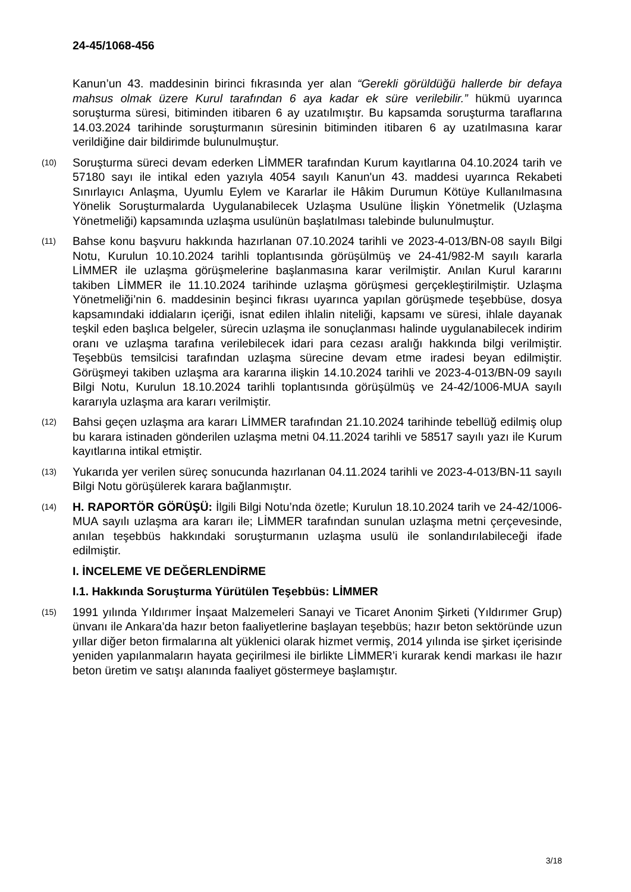24-45/1068-456
Kanun’un 43. maddesinin birinci fıkrasında yer alan “Gerekli görüldüğü hallerde bir defaya mahsus olmak üzere Kurul tarafından 6 aya kadar ek süre verilebilir.” hükmü uyarınca soruşturma süresi, bitiminden itibaren 6 ay uzatılmıştır. Bu kapsamda soruşturma taraflarına 14.03.2024 tarihinde soruşturmanın süresinin bitiminden itibaren 6 ay uzatılmasına karar verildiğine dair bildirimde bulunulmuştur.
(10) Soruşturma süreci devam ederken LİMMER tarafından Kurum kayıtlarına 04.10.2024 tarih ve 57180 sayı ile intikal eden yazıyla 4054 sayılı Kanun'un 43. maddesi uyarınca Rekabeti Sınırlayıcı Anlaşma, Uyumlu Eylem ve Kararlar ile Hâkim Durumun Kötüye Kullanılmasına Yönelik Soruşturmalarda Uygulanabilecek Uzlaşma Usulüne İlişkin Yönetmelik (Uzlaşma Yönetmeliği) kapsamında uzlaşma usulünün başlatılması talebinde bulunulmuştur.
(11) Bahse konu başvuru hakkında hazırlanan 07.10.2024 tarihli ve 2023-4-013/BN-08 sayılı Bilgi Notu, Kurulun 10.10.2024 tarihli toplantısında görüşülmüş ve 24-41/982-M sayılı kararla LİMMER ile uzlaşma görüşmelerine başlanmasına karar verilmiştir. Anılan Kurul kararını takiben LİMMER ile 11.10.2024 tarihinde uzlaşma görüşmesi gerçekleştirilmiştir. Uzlaşma Yönetmeliği’nin 6. maddesinin beşinci fıkrası uyarınca yapılan görüşmede teşebbüse, dosya kapsamındaki iddiaların içeriği, isnat edilen ihlalin niteliği, kapsamı ve süresi, ihlale dayanak teşkil eden başlıca belgeler, sürecin uzlaşma ile sonuçlanması halinde uygulanabilecek indirim oranı ve uzlaşma tarafına verilebilecek idari para cezası aralığı hakkında bilgi verilmiştir. Teşebbüs temsilcisi tarafından uzlaşma sürecine devam etme iradesi beyan edilmiştir. Görüşmeyi takiben uzlaşma ara kararına ilişkin 14.10.2024 tarihli ve 2023-4-013/BN-09 sayılı Bilgi Notu, Kurulun 18.10.2024 tarihli toplantısında görüşülmüş ve 24-42/1006-MUA sayılı kararıyla uzlaşma ara kararı verilmiştir.
(12) Bahsi geçen uzlaşma ara kararı LİMMER tarafından 21.10.2024 tarihinde tebellüğ edilmiş olup bu karara istinaden gönderilen uzlaşma metni 04.11.2024 tarihli ve 58517 sayılı yazı ile Kurum kayıtlarına intikal etmiştir.
(13) Yukarıda yer verilen süreç sonucunda hazırlanan 04.11.2024 tarihli ve 2023-4-013/BN-11 sayılı Bilgi Notu görüşülerek karara bağlanmıştır.
(14) H. RAPORTÖR GÖRÜŞÜ: İlgili Bilgi Notu’nda özetle; Kurulun 18.10.2024 tarih ve 24-42/1006-MUA sayılı uzlaşma ara kararı ile; LİMMER tarafından sunulan uzlaşma metni çerçevesinde, anılan teşebbüs hakkındaki soruşturmanın uzlaşma usulü ile sonlandırılabileceği ifade edilmiştir.
I. İNCELEME VE DEĞERLENDİRME
I.1. Hakkında Soruşturma Yürütülen Teşebbüs: LİMMER
(15) 1991 yılında Yıldırımer İnşaat Malzemeleri Sanayi ve Ticaret Anonim Şirketi (Yıldırımer Grup) ünvanı ile Ankara’da hazır beton faaliyetlerine başlayan teşebbüs; hazır beton sektöründe uzun yıllar diğer beton firmalarına alt yüklenici olarak hizmet vermiş, 2014 yılında ise şirket içerisinde yeniden yapılanmaların hayata geçirilmesi ile birlikte LİMMER’i kurarak kendi markası ile hazır beton üretim ve satışı alanında faaliyet göstermeye başlamıştır.
3/18